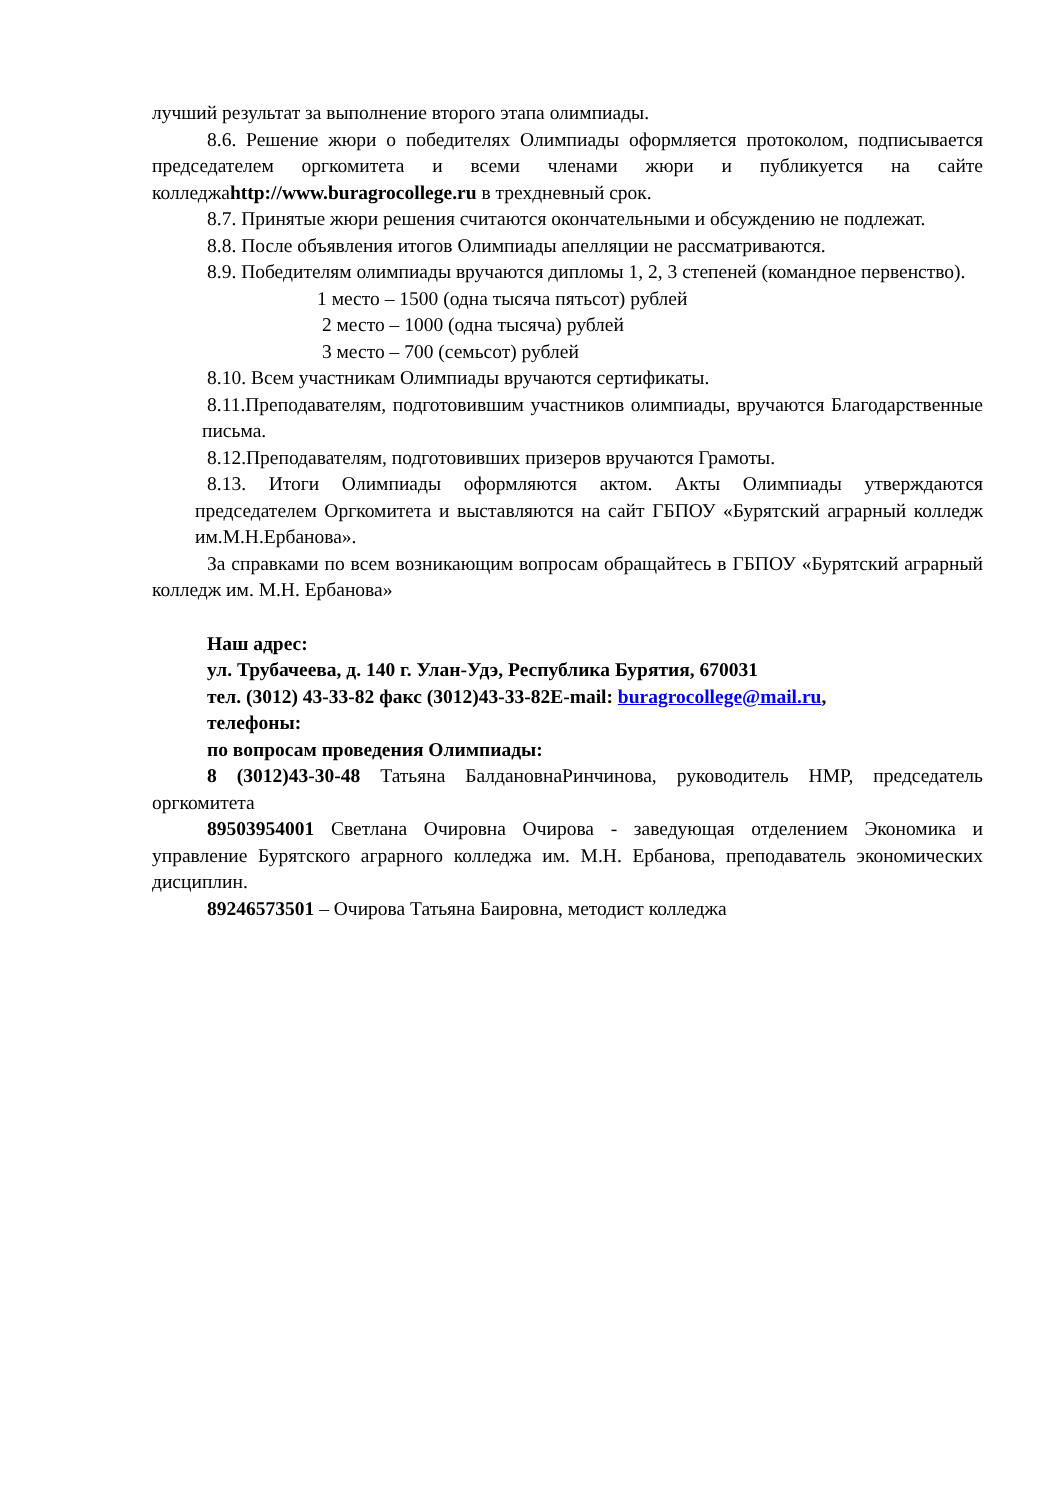лучший результат за выполнение второго этапа олимпиады.
8.6. Решение жюри о победителях Олимпиады оформляется протоколом, подписывается председателем оргкомитета и всеми членами жюри и публикуется на сайте колледжаhttp://www.buragrocollege.ru в трехдневный срок.
8.7. Принятые жюри решения считаются окончательными и обсуждению не подлежат.
8.8. После объявления итогов Олимпиады апелляции не рассматриваются.
8.9. Победителям олимпиады вручаются дипломы 1, 2, 3 степеней (командное первенство).
1 место – 1500 (одна тысяча пятьсот) рублей
2 место – 1000 (одна тысяча) рублей
3 место – 700 (семьсот) рублей
8.10. Всем участникам Олимпиады вручаются сертификаты.
8.11.Преподавателям, подготовившим участников олимпиады, вручаются Благодарственные письма.
8.12.Преподавателям, подготовивших призеров вручаются Грамоты.
8.13. Итоги Олимпиады оформляются актом. Акты Олимпиады утверждаются председателем Оргкомитета и выставляются на сайт ГБПОУ «Бурятский аграрный колледж им.М.Н.Ербанова».
За справками по всем возникающим вопросам обращайтесь в ГБПОУ «Бурятский аграрный колледж им. М.Н. Ербанова»
Наш адрес:
ул. Трубачеева, д. 140 г. Улан-Удэ, Республика Бурятия, 670031
тел. (3012) 43-33-82 факс (3012)43-33-82E-mail: buragrocollege@mail.ru,
телефоны:
по вопросам проведения Олимпиады:
8 (3012)43-30-48 Татьяна БалдановнаРинчинова, руководитель НМР, председатель оргкомитета
89503954001 Светлана Очировна Очирова - заведующая отделением Экономика и управление Бурятского аграрного колледжа им. М.Н. Ербанова, преподаватель экономических дисциплин.
89246573501 – Очирова Татьяна Баировна, методист колледжа